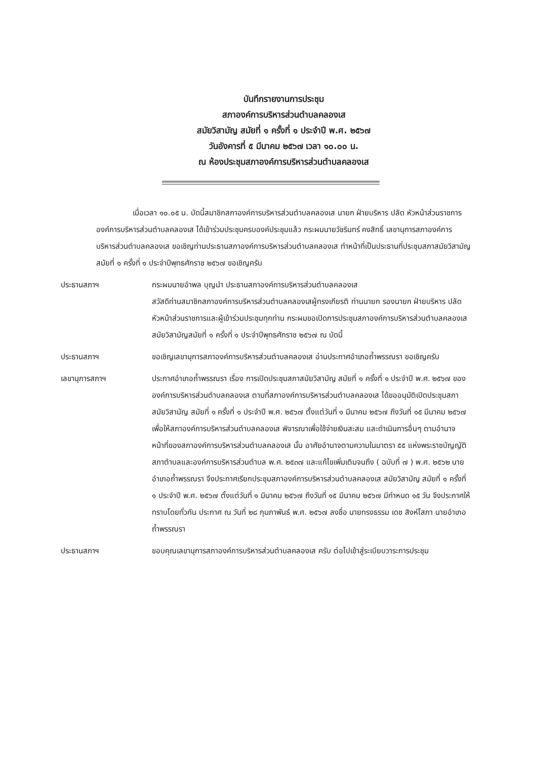บันทึกรายงานการประชุม
สภาองค์การบริหารส่วนตำบลคลองเส
สมัยวิสามัญ สมัยที่ ๑ ครั้งที่ ๑ ประจำปี พ.ศ. ๒๕๖๗
วันอังคารที่ ๕ มีนาคม ๒๕๖๗ เวลา ๑๐.๐๐ น.
ณ ห้องประชุมสภาองค์การบริหารส่วนตำบลคลองเส
เมื่อเวลา ๑๐.๐๕ น. บัดนี้สมาชิกสภาองค์การบริหารส่วนตำบลคลองเส นายก ฝ่ายบริหาร ปลัด หัวหน้าส่วนราชการองค์การบริหารส่วนตำบลคลองเส ได้เข้าร่วมประชุมครบองค์ประชุมแล้ว กระผมนายวัชรินทร์ คงสิทธิ์ เลขานุการสภาองค์การบริหารส่วนตำบลคลองเส ขอเชิญท่านประธานสภาองค์การบริหารส่วนตำบลคลองเส ทำหน้าที่เป็นประธานที่ประชุมสภาสมัยวิสามัญ สมัยที่ ๑ ครั้งที่ ๑ ประจำปีพุทธศักราช ๒๕๖๗ ขอเชิญครับ
ประธานสภาฯ กระผมนายอำพล บุญนำ ประธานสภาองค์การบริหารส่วนตำบลคลองเส
สวัสดีท่านสมาชิกสภาองค์การบริหารส่วนตำบลคลองเสผู้ทรงเกียรติ ท่านนายก รองนายก ฝ่ายบริหาร ปลัด หัวหน้าส่วนราชการและผู้เข้าร่วมประชุมทุกท่าน กระผมขอเปิดการประชุมสภาองค์การบริหารส่วนตำบลคลองเส สมัยวิสามัญสมัยที่ ๑ ครั้งที่ ๑ ประจำปีพุทธศักราช ๒๕๖๗ ณ บัดนี้
ประธานสภาฯ ขอเชิญเลขานุการสภาองค์การบริหารส่วนตำบลคลองเส อ่านประกาศอำเภอถ้ำพรรณรา ขอเชิญครับ
เลขานุการสภาฯ ประกาศอำเภอถ้ำพรรณรา เรื่อง การเปิดประชุมสภาสมัยวิสามัญ สมัยที่ ๑ ครั้งที่ ๑ ประจำปี พ.ศ. ๒๕๖๗ ขององค์การบริหารส่วนตำบลคลองเส ตามที่สภาองค์การบริหารส่วนตำบลคลองเส ได้ขออนุมัติเปิดประชุมสภา สมัยวิสามัญ สมัยที่ ๑ ครั้งที่ ๑ ประจำปี พ.ศ. ๒๕๖๗ ตั้งแต่วันที่ ๑ มีนาคม ๒๕๖๗ ถึงวันที่ ๑๕ มีนาคม ๒๕๖๗ เพื่อให้สภาองค์การบริหารส่วนตำบลคลองเส พิจารณาเพื่อใช้จ่ายเงินสะสม และดำเนินการอื่นๆ ตามอำนาจหน้าที่ของสภาองค์การบริหารส่วนตำบลคลองเส นั้น อาศัยอำนาจตามความในมาตรา ๕๕ แห่งพระราชบัญญัติสภาตำบลและองค์การบริหารส่วนตำบล พ.ศ. ๒๕๓๗ และแก้ไขเพิ่มเติมจนถึง ( ฉบับที่ ๗ ) พ.ศ. ๒๕๖๒ นายอำเภอถ้ำพรรณรา จึงประกาศเรียกประชุมสภาองค์การบริหารส่วนตำบลคลองเส สมัยวิสามัญ สมัยที่ ๑ ครั้งที่ ๑ ประจำปี พ.ศ. ๒๕๖๗ ตั้งแต่วันที่ ๑ มีนาคม ๒๕๖๗ ถึงวันที่ ๑๕ มีนาคม ๒๕๖๗ มีกำหนด ๑๕ วัน จึงประกาศให้ทราบโดยทั่วกัน ประกาศ ณ วันที่ ๒๘ กุมภาพันธ์ พ.ศ. ๒๕๖๗ ลงชื่อ นายทรงธรรม เดช สิงห์โสภา นายอำเภอถ้ำพรรณรา
ประธานสภาฯ ขอบคุณเลขานุการสภาองค์การบริหารส่วนตำบลคลองเส ครับ ต่อไปเข้าสู่ระเบียบวาระการประชุม